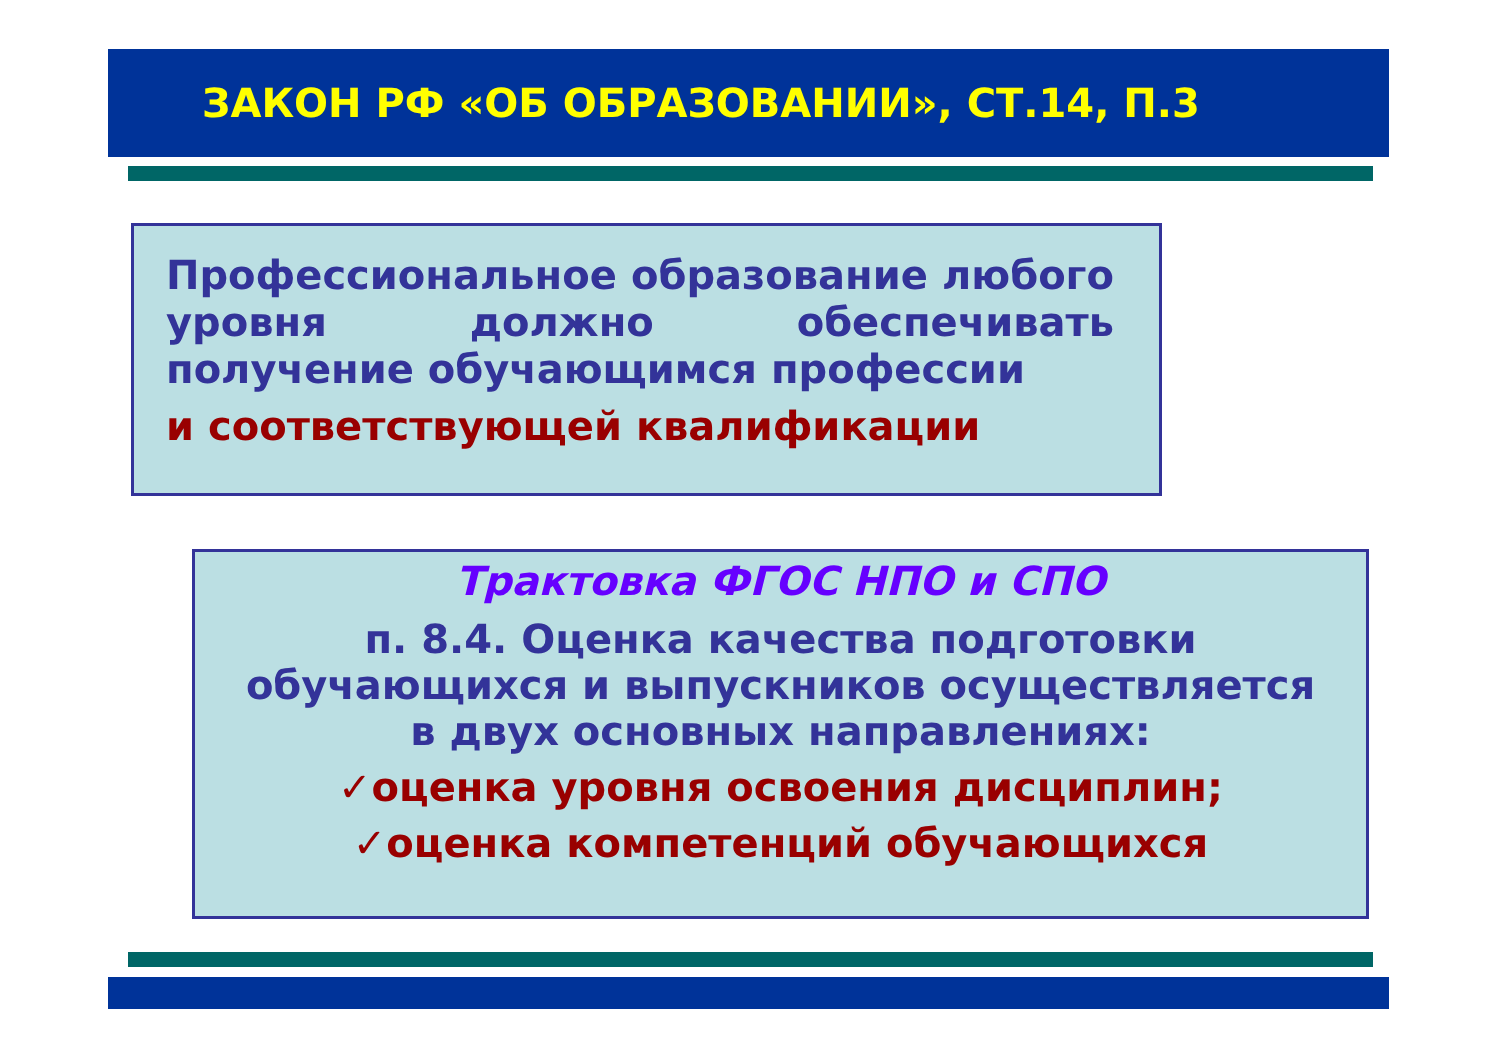ЗАКОН РФ «ОБ ОБРАЗОВАНИИ», СТ.14, П.3
Профессиональное образование любого уровня должно обеспечивать получение обучающимся профессии
и соответствующей квалификации
Трактовка ФГОС НПО и СПО
п. 8.4. Оценка качества подготовки
обучающихся и выпускников осуществляется
в двух основных направлениях:
✓оценка уровня освоения дисциплин;
✓оценка компетенций обучающихся